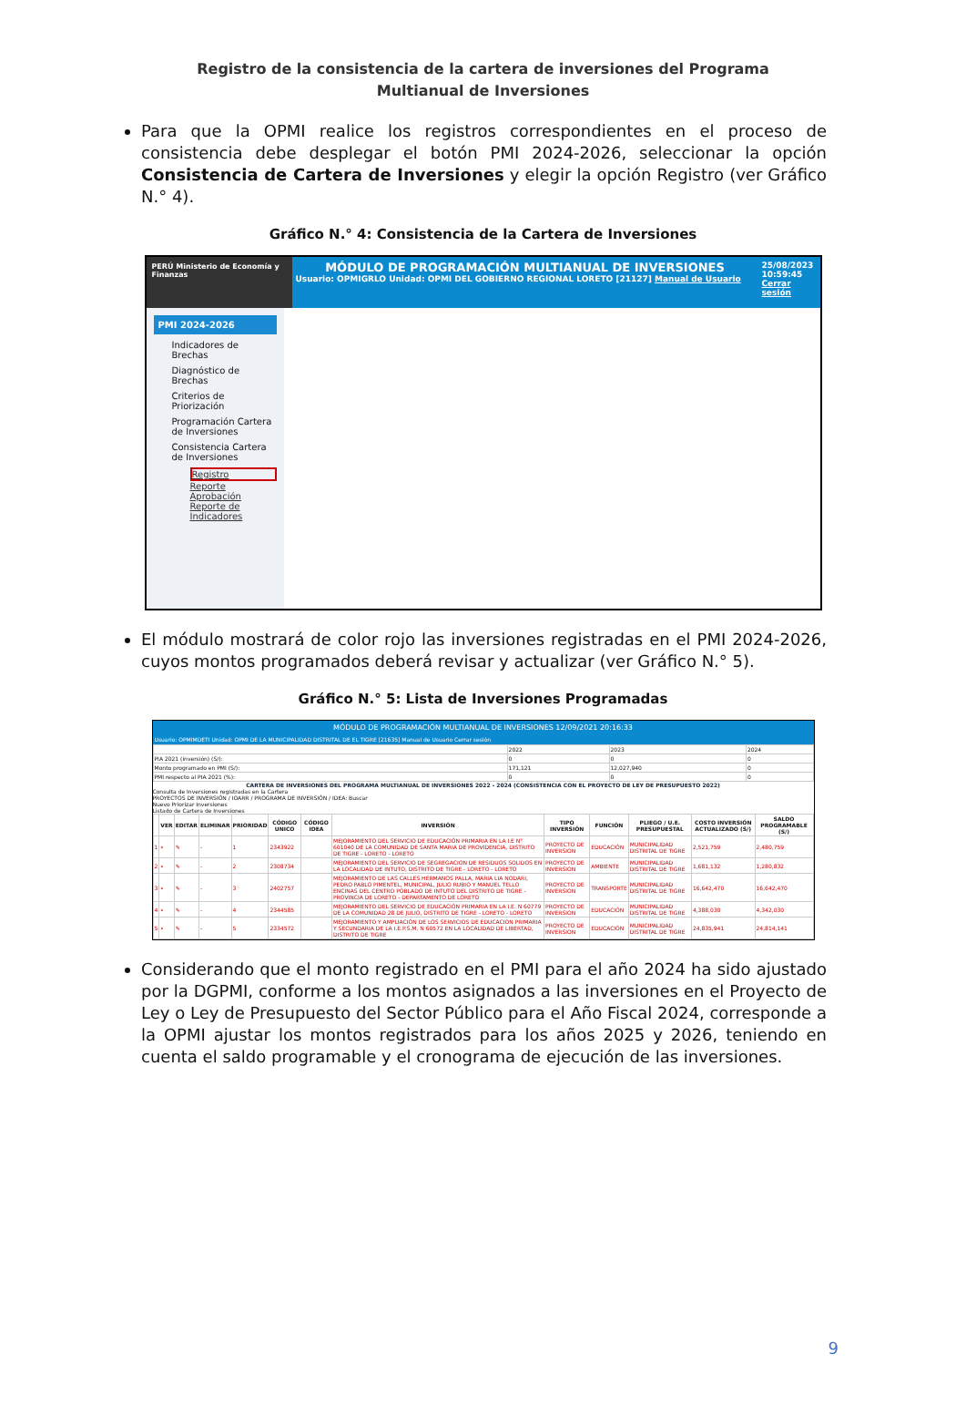Registro de la consistencia de la cartera de inversiones del Programa Multianual de Inversiones
Para que la OPMI realice los registros correspondientes en el proceso de consistencia debe desplegar el botón PMI 2024-2026, seleccionar la opción Consistencia de Cartera de Inversiones y elegir la opción Registro (ver Gráfico N.° 4).
Gráfico N.° 4: Consistencia de la Cartera de Inversiones
PERÚ Ministerio de Economía y Finanzas
MÓDULO DE PROGRAMACIÓN MULTIANUAL DE INVERSIONES
Usuario: OPMIGRLO Unidad: OPMI DEL GOBIERNO REGIONAL LORETO [21127] Manual de Usuario
25/08/2023 10:59:45 Cerrar sesión
PMI 2024-2026
Indicadores de Brechas
Diagnóstico de Brechas
Criterios de Priorización
Programación Cartera de Inversiones
Consistencia Cartera de Inversiones
Registro
Reporte
Aprobación
Reporte de Indicadores
El módulo mostrará de color rojo las inversiones registradas en el PMI 2024-2026, cuyos montos programados deberá revisar y actualizar (ver Gráfico N.° 5).
Gráfico N.° 5: Lista de Inversiones Programadas
MÓDULO DE PROGRAMACIÓN MULTIANUAL DE INVERSIONES 12/09/2021 20:16:33
Usuario: OPMIMDETI Unidad: OPMI DE LA MUNICIPALIDAD DISTRITAL DE EL TIGRE [21635] Manual de Usuario Cerrar sesión
| | 2022 | 2023 | 2024 |
| PIA 2021 (inversión) (S/): | 0 | 0 | 0 |
| Monto programado en PMI (S/): | 171,121 | 12,027,940 | 0 |
| PMI respecto al PIA 2021 (%): | 0 | 0 | 0 |
CARTERA DE INVERSIONES DEL PROGRAMA MULTIANUAL DE INVERSIONES 2022 - 2024 (CONSISTENCIA CON EL PROYECTO DE LEY DE PRESUPUESTO 2022)
Consulta de Inversiones registradas en la Cartera
PROYECTOS DE INVERSIÓN / IOARR / PROGRAMA DE INVERSIÓN / IDEA: Buscar
Nuevo Priorizar Inversiones
Listado de Cartera de Inversiones
| | VER | EDITAR | ELIMINAR | PRIORIDAD | CÓDIGO UNICO | CÓDIGO IDEA | INVERSIÓN | TIPO INVERSIÓN | FUNCIÓN | PLIEGO / U.E. PRESUPUESTAL | COSTO INVERSIÓN ACTUALIZADO (S/) | SALDO PROGRAMABLE (S/) |
| --- | --- | --- | --- | --- | --- | --- | --- | --- | --- | --- | --- | --- |
| 1 | ⌕ | ✎ | - | 1 | 2343922 | | MEJORAMIENTO DEL SERVICIO DE EDUCACIÓN PRIMARIA EN LA I.E N° 601040 DE LA COMUNIDAD DE SANTA MARIA DE PROVIDENCIA, DISTRITO DE TIGRE - LORETO - LORETO | PROYECTO DE INVERSION | EDUCACIÓN | MUNICIPALIDAD DISTRITAL DE TIGRE | 2,521,759 | 2,480,759 |
| 2 | ⌕ | ✎ | - | 2 | 2308734 | | MEJORAMIENTO DEL SERVICIO DE SEGREGACION DE RESIDUOS SOLIDOS EN LA LOCALIDAD DE INTUTO, DISTRITO DE TIGRE - LORETO - LORETO | PROYECTO DE INVERSION | AMBIENTE | MUNICIPALIDAD DISTRITAL DE TIGRE | 1,681,132 | 1,280,832 |
| 3 | ⌕ | ✎ | - | 3 | 2402757 | | MEJORAMIENTO DE LAS CALLES HERMANOS PALLA, MARIA LIA NODARI, PEDRO PABLO PIMENTEL, MUNICIPAL, JULIO RUBIO Y MANUEL TELLO ENCINAS DEL CENTRO POBLADO DE INTUTO DEL DISTRITO DE TIGRE - PROVINCIA DE LORETO - DEPARTAMENTO DE LORETO | PROYECTO DE INVERSION | TRANSPORTE | MUNICIPALIDAD DISTRITAL DE TIGRE | 16,642,470 | 16,642,470 |
| 4 | ⌕ | ✎ | - | 4 | 2344585 | | MEJORAMIENTO DEL SERVICIO DE EDUCACIÓN PRIMARIA EN LA I.E. N 60779 DE LA COMUNIDAD 28 DE JULIO, DISTRITO DE TIGRE - LORETO - LORETO | PROYECTO DE INVERSION | EDUCACIÓN | MUNICIPALIDAD DISTRITAL DE TIGRE | 4,388,030 | 4,342,030 |
| 5 | ⌕ | ✎ | - | 5 | 2334572 | | MEJORAMIENTO Y AMPLIACIÓN DE LOS SERVICIOS DE EDUCACION PRIMARIA Y SECUNDARIA DE LA I.E.P.S.M. N 60572 EN LA LOCALIDAD DE LIBERTAD, DISTRITO DE TIGRE | PROYECTO DE INVERSION | EDUCACIÓN | MUNICIPALIDAD DISTRITAL DE TIGRE | 24,835,941 | 24,814,141 |
Considerando que el monto registrado en el PMI para el año 2024 ha sido ajustado por la DGPMI, conforme a los montos asignados a las inversiones en el Proyecto de Ley o Ley de Presupuesto del Sector Público para el Año Fiscal 2024, corresponde a la OPMI ajustar los montos registrados para los años 2025 y 2026, teniendo en cuenta el saldo programable y el cronograma de ejecución de las inversiones.
9